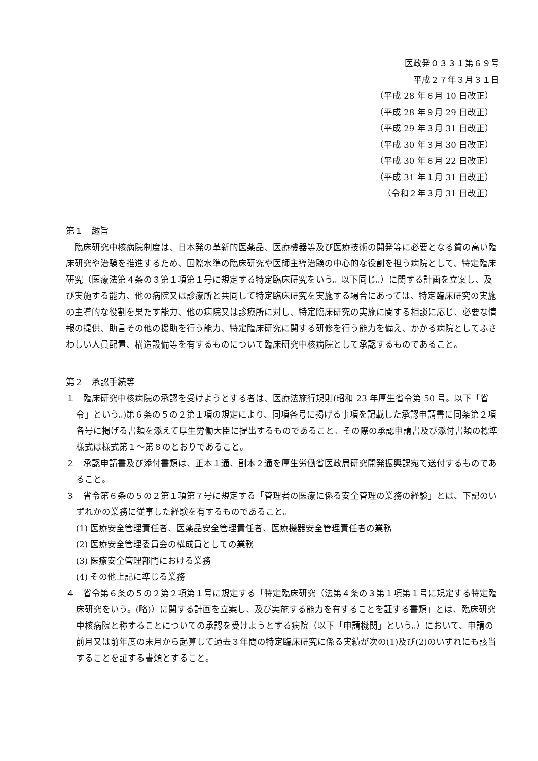医政発０３３１第６９号
平成２７年３月３１日
（平成 28 年６月 10 日改正）
（平成 28 年９月 29 日改正）
（平成 29 年３月 31 日改正）
（平成 30 年３月 30 日改正）
（平成 30 年６月 22 日改正）
（平成 31 年１月 31 日改正）
（令和２年３月 31 日改正）
第１　趣旨
臨床研究中核病院制度は、日本発の革新的医薬品、医療機器等及び医療技術の開発等に必要となる質の高い臨床研究や治験を推進するため、国際水準の臨床研究や医師主導治験の中心的な役割を担う病院として、特定臨床研究（医療法第４条の３第１項第１号に規定する特定臨床研究をいう。以下同じ。）に関する計画を立案し、及び実施する能力、他の病院又は診療所と共同して特定臨床研究を実施する場合にあっては、特定臨床研究の実施の主導的な役割を果たす能力、他の病院又は診療所に対し、特定臨床研究の実施に関する相談に応じ、必要な情報の提供、助言その他の援助を行う能力、特定臨床研究に関する研修を行う能力を備え、かかる病院としてふさわしい人員配置、構造設備等を有するものについて臨床研究中核病院として承認するものであること。
第２　承認手続等
１　臨床研究中核病院の承認を受けようとする者は、医療法施行規則(昭和 23 年厚生省令第 50 号。以下「省令」という。)第６条の５の２第１項の規定により、同項各号に掲げる事項を記載した承認申請書に同条第２項各号に掲げる書類を添えて厚生労働大臣に提出するものであること。その際の承認申請書及び添付書類の標準様式は様式第１～第８のとおりであること。
２　承認申請書及び添付書類は、正本１通、副本２通を厚生労働省医政局研究開発振興課宛て送付するものであること。
３　省令第６条の５の２第１項第７号に規定する「管理者の医療に係る安全管理の業務の経験」とは、下記のいずれかの業務に従事した経験を有するものであること。
(1) 医療安全管理責任者、医薬品安全管理責任者、医療機器安全管理責任者の業務
(2) 医療安全管理委員会の構成員としての業務
(3) 医療安全管理部門における業務
(4) その他上記に準じる業務
４　省令第６条の５の２第２項第１号に規定する「特定臨床研究（法第４条の３第１項第１号に規定する特定臨床研究をいう。(略)）に関する計画を立案し、及び実施する能力を有することを証する書類」とは、臨床研究中核病院と称することについての承認を受けようとする病院（以下「申請機関」という。）において、申請の前月又は前年度の末月から起算して過去３年間の特定臨床研究に係る実績が次の(1)及び(2)のいずれにも該当することを証する書類とすること。